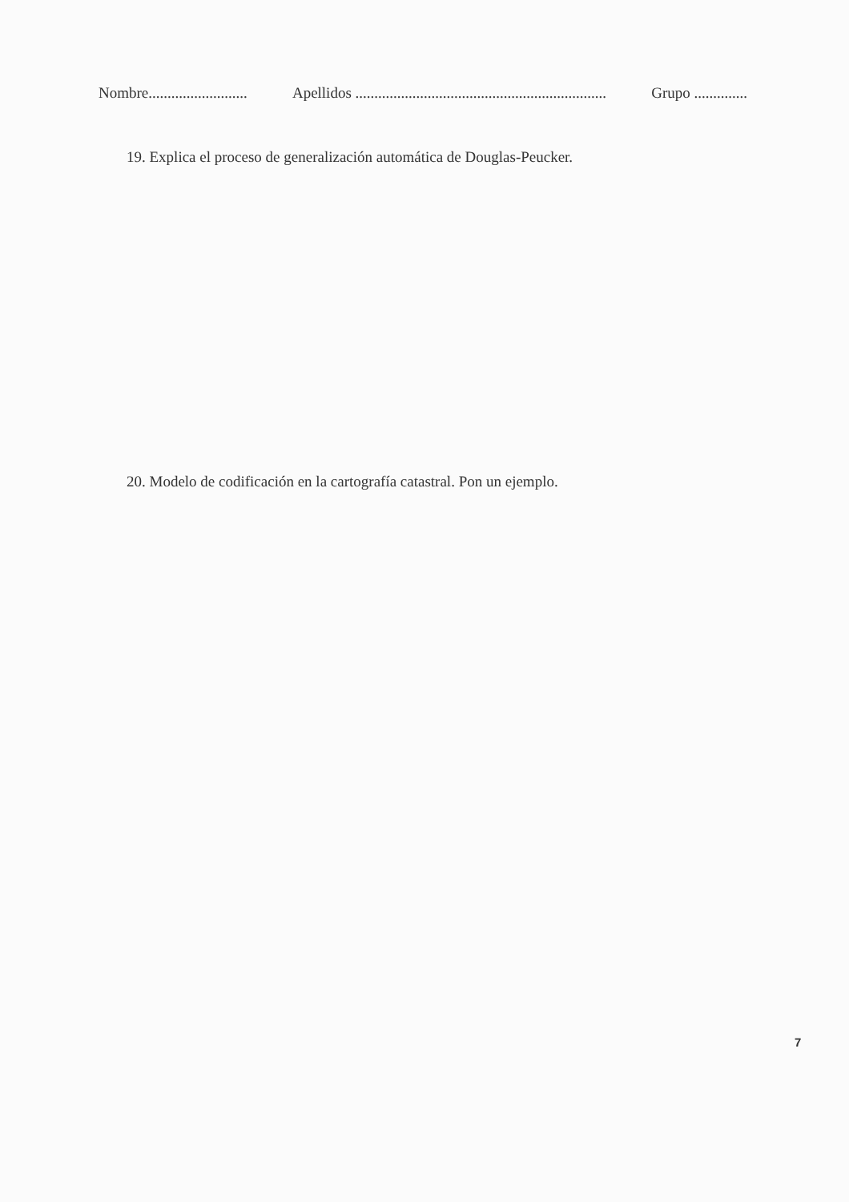Nombre.......................... Apellidos .................................................................. Grupo ..............
19. Explica el proceso de generalización automática de Douglas-Peucker.
20. Modelo de codificación en la cartografía catastral. Pon un ejemplo.
7